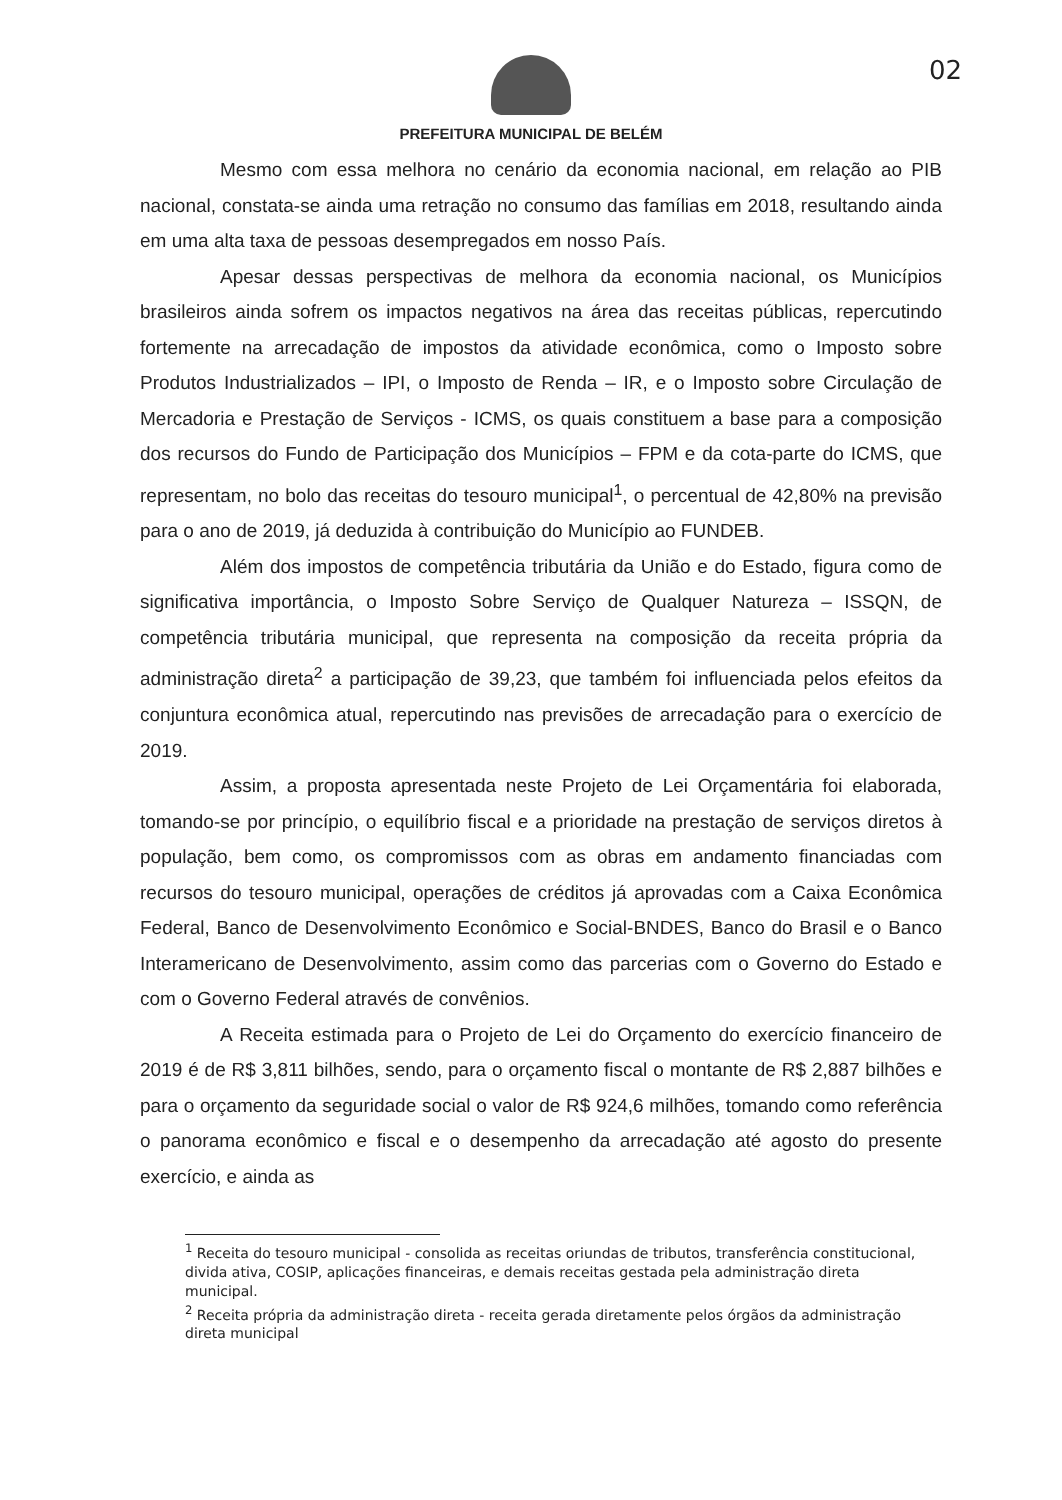02
PREFEITURA MUNICIPAL DE BELÉM
Mesmo com essa melhora no cenário da economia nacional, em relação ao PIB nacional, constata-se ainda uma retração no consumo das famílias em 2018, resultando ainda em uma alta taxa de pessoas desempregados em nosso País.
Apesar dessas perspectivas de melhora da economia nacional, os Municípios brasileiros ainda sofrem os impactos negativos na área das receitas públicas, repercutindo fortemente na arrecadação de impostos da atividade econômica, como o Imposto sobre Produtos Industrializados – IPI, o Imposto de Renda – IR, e o Imposto sobre Circulação de Mercadoria e Prestação de Serviços - ICMS, os quais constituem a base para a composição dos recursos do Fundo de Participação dos Municípios – FPM e da cota-parte do ICMS, que representam, no bolo das receitas do tesouro municipal<sup>1</sup>, o percentual de 42,80% na previsão para o ano de 2019, já deduzida à contribuição do Município ao FUNDEB.
Além dos impostos de competência tributária da União e do Estado, figura como de significativa importância, o Imposto Sobre Serviço de Qualquer Natureza – ISSQN, de competência tributária municipal, que representa na composição da receita própria da administração direta<sup>2</sup> a participação de 39,23, que também foi influenciada pelos efeitos da conjuntura econômica atual, repercutindo nas previsões de arrecadação para o exercício de 2019.
Assim, a proposta apresentada neste Projeto de Lei Orçamentária foi elaborada, tomando-se por princípio, o equilíbrio fiscal e a prioridade na prestação de serviços diretos à população, bem como, os compromissos com as obras em andamento financiadas com recursos do tesouro municipal, operações de créditos já aprovadas com a Caixa Econômica Federal, Banco de Desenvolvimento Econômico e Social-BNDES, Banco do Brasil e o Banco Interamericano de Desenvolvimento, assim como das parcerias com o Governo do Estado e com o Governo Federal através de convênios.
A Receita estimada para o Projeto de Lei do Orçamento do exercício financeiro de 2019 é de R$ 3,811 bilhões, sendo, para o orçamento fiscal o montante de R$ 2,887 bilhões e para o orçamento da seguridade social o valor de R$ 924,6 milhões, tomando como referência o panorama econômico e fiscal e o desempenho da arrecadação até agosto do presente exercício, e ainda as
<sup>1</sup> Receita do tesouro municipal - consolida as receitas oriundas de tributos, transferência constitucional, divida ativa, COSIP, aplicações financeiras, e demais receitas gestada pela administração direta municipal.
<sup>2</sup> Receita própria da administração direta - receita gerada diretamente pelos órgãos da administração direta municipal